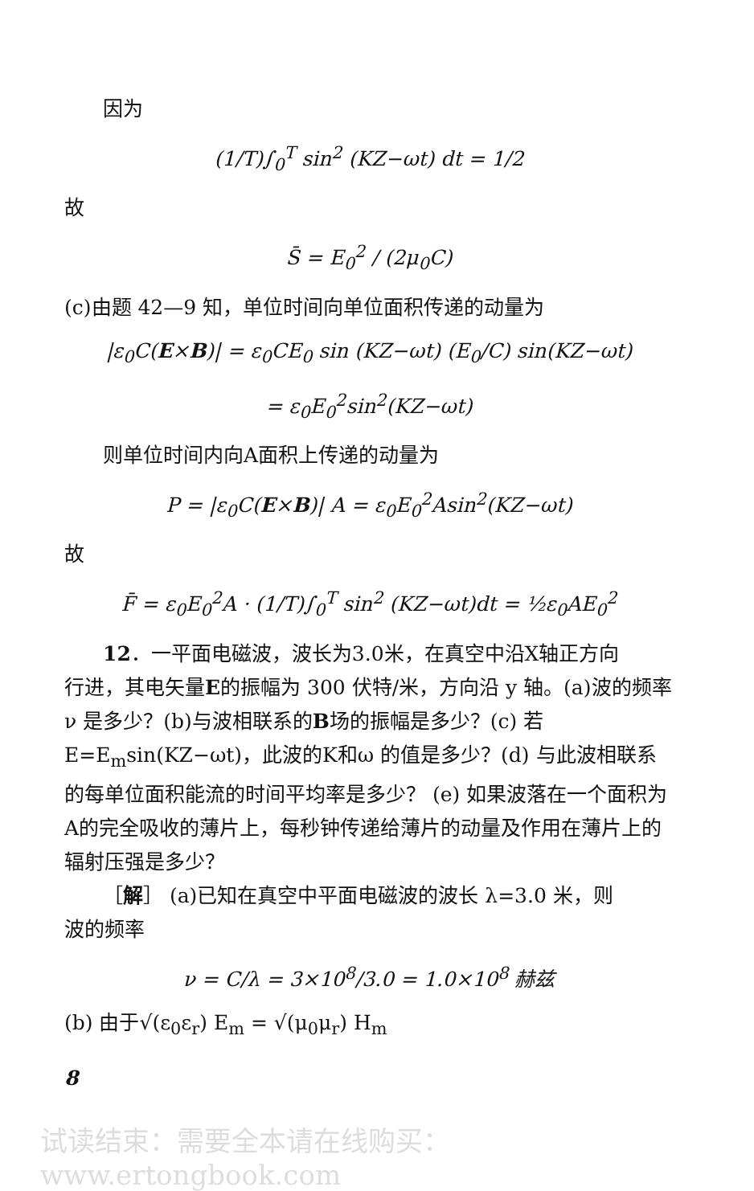因为
(1/T)∫<sub>0</sub><sup>T</sup> sin<sup>2</sup> (KZ−ωt) dt = 1/2
故
S̄ = E<sub>0</sub><sup>2</sup> / (2μ<sub>0</sub>C)
(c)由题 42—9 知，单位时间向单位面积传递的动量为
|ε<sub>0</sub>C(E×B)| = ε<sub>0</sub>CE<sub>0</sub> sin (KZ−ωt) (E<sub>0</sub>/C) sin(KZ−ωt)
= ε<sub>0</sub>E<sub>0</sub><sup>2</sup>sin<sup>2</sup>(KZ−ωt)
则单位时间内向A面积上传递的动量为
P = |ε<sub>0</sub>C(E×B)| A = ε<sub>0</sub>E<sub>0</sub><sup>2</sup>Asin<sup>2</sup>(KZ−ωt)
故
F̄ = ε<sub>0</sub>E<sub>0</sub><sup>2</sup>A · (1/T)∫<sub>0</sub><sup>T</sup> sin<sup>2</sup> (KZ−ωt)dt = ½ε<sub>0</sub>AE<sub>0</sub><sup>2</sup>
12．一平面电磁波，波长为3.0米，在真空中沿X轴正方向
行进，其电矢量E的振幅为 300 伏特/米，方向沿 y 轴。(a)波的频率 ν 是多少？(b)与波相联系的B场的振幅是多少？(c) 若 E=E<sub>m</sub>sin(KZ−ωt)，此波的K和ω 的值是多少？(d) 与此波相联系的每单位面积能流的时间平均率是多少？ (e) 如果波落在一个面积为A的完全吸收的薄片上，每秒钟传递给薄片的动量及作用在薄片上的辐射压强是多少？
［解］ (a)已知在真空中平面电磁波的波长 λ=3.0 米，则
波的频率
ν = C/λ = 3×10<sup>8</sup>/3.0 = 1.0×10<sup>8</sup> 赫兹
(b) 由于√(ε<sub>0</sub>ε<sub>r</sub>) E<sub>m</sub> = √(μ<sub>0</sub>μ<sub>r</sub>) H<sub>m</sub>
8
试读结束：需要全本请在线购买： www.ertongbook.com